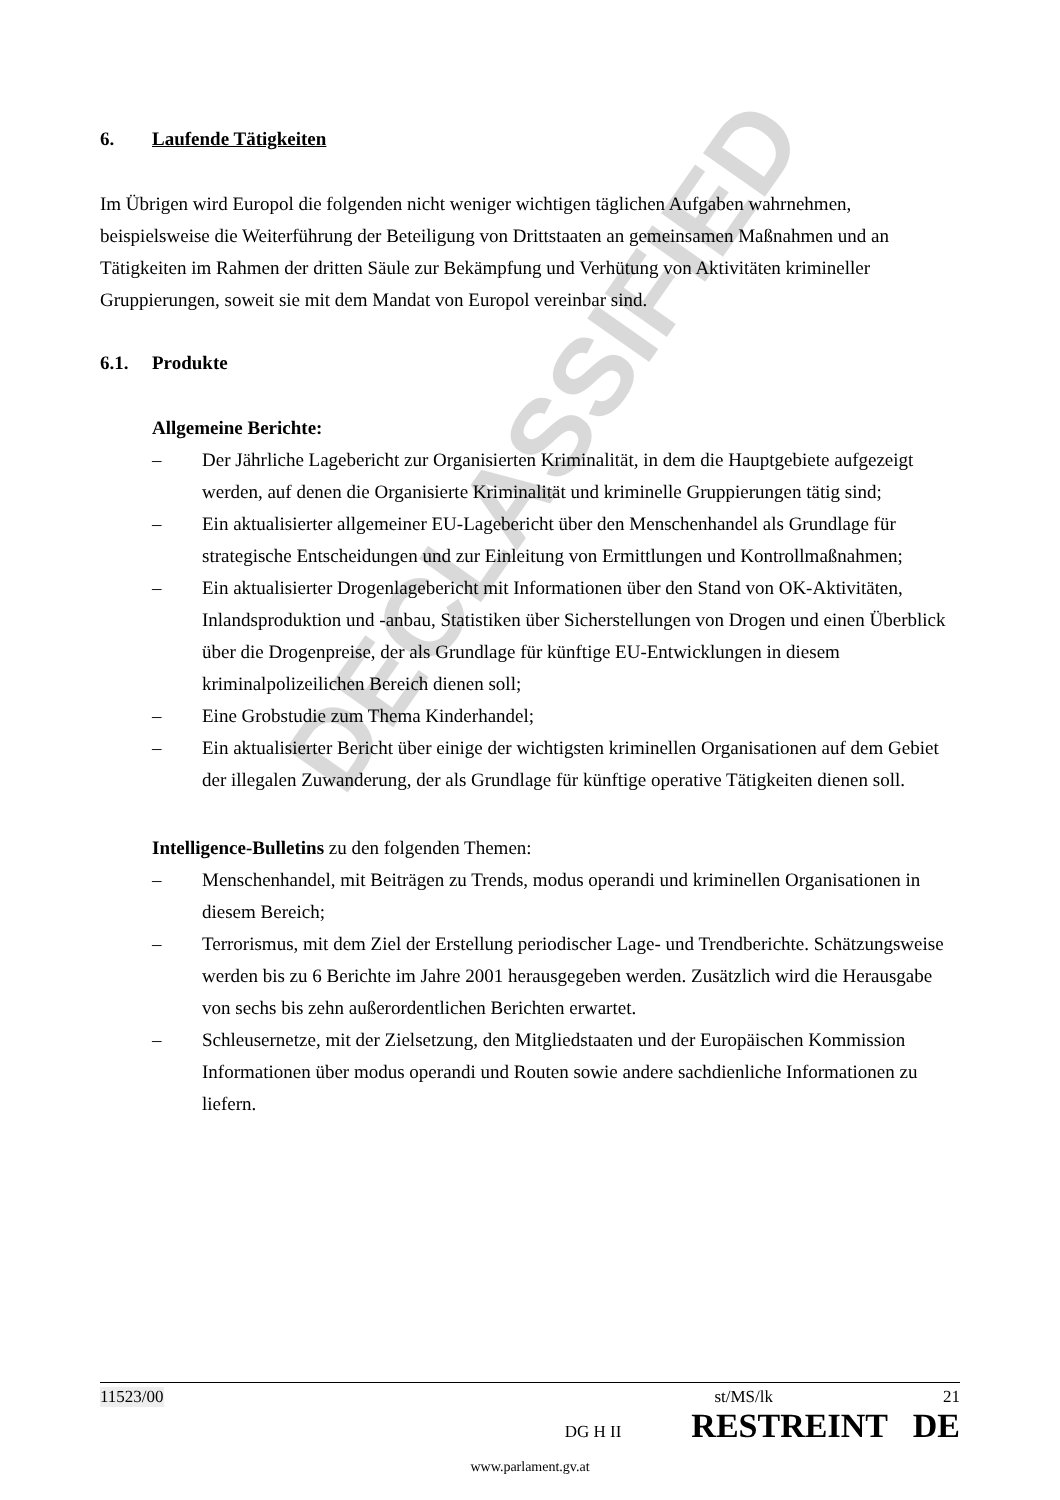DECLASSIFIED
6. Laufende Tätigkeiten
Im Übrigen wird Europol die folgenden nicht weniger wichtigen täglichen Aufgaben wahrnehmen, beispielsweise die Weiterführung der Beteiligung von Drittstaaten an gemeinsamen Maßnahmen und an Tätigkeiten im Rahmen der dritten Säule zur Bekämpfung und Verhütung von Aktivitäten krimineller Gruppierungen, soweit sie mit dem Mandat von Europol vereinbar sind.
6.1. Produkte
Allgemeine Berichte:
– Der Jährliche Lagebericht zur Organisierten Kriminalität, in dem die Hauptgebiete aufgezeigt werden, auf denen die Organisierte Kriminalität und kriminelle Gruppierungen tätig sind;
– Ein aktualisierter allgemeiner EU-Lagebericht über den Menschenhandel als Grundlage für strategische Entscheidungen und zur Einleitung von Ermittlungen und Kontrollmaßnahmen;
– Ein aktualisierter Drogenlagebericht mit Informationen über den Stand von OK-Aktivitäten, Inlandsproduktion und -anbau, Statistiken über Sicherstellungen von Drogen und einen Überblick über die Drogenpreise, der als Grundlage für künftige EU-Entwicklungen in diesem kriminalpolizeilichen Bereich dienen soll;
– Eine Grobstudie zum Thema Kinderhandel;
– Ein aktualisierter Bericht über einige der wichtigsten kriminellen Organisationen auf dem Gebiet der illegalen Zuwanderung, der als Grundlage für künftige operative Tätigkeiten dienen soll.
Intelligence-Bulletins zu den folgenden Themen:
– Menschenhandel, mit Beiträgen zu Trends, modus operandi und kriminellen Organisationen in diesem Bereich;
– Terrorismus, mit dem Ziel der Erstellung periodischer Lage- und Trendberichte. Schätzungsweise werden bis zu 6 Berichte im Jahre 2001 herausgegeben werden. Zusätzlich wird die Herausgabe von sechs bis zehn außerordentlichen Berichten erwartet.
– Schleusernetze, mit der Zielsetzung, den Mitgliedstaaten und der Europäischen Kommission Informationen über modus operandi und Routen sowie andere sachdienliche Informationen zu liefern.
11523/00 st/MS/lk 21
DG H II RESTREINT DE
www.parlament.gv.at